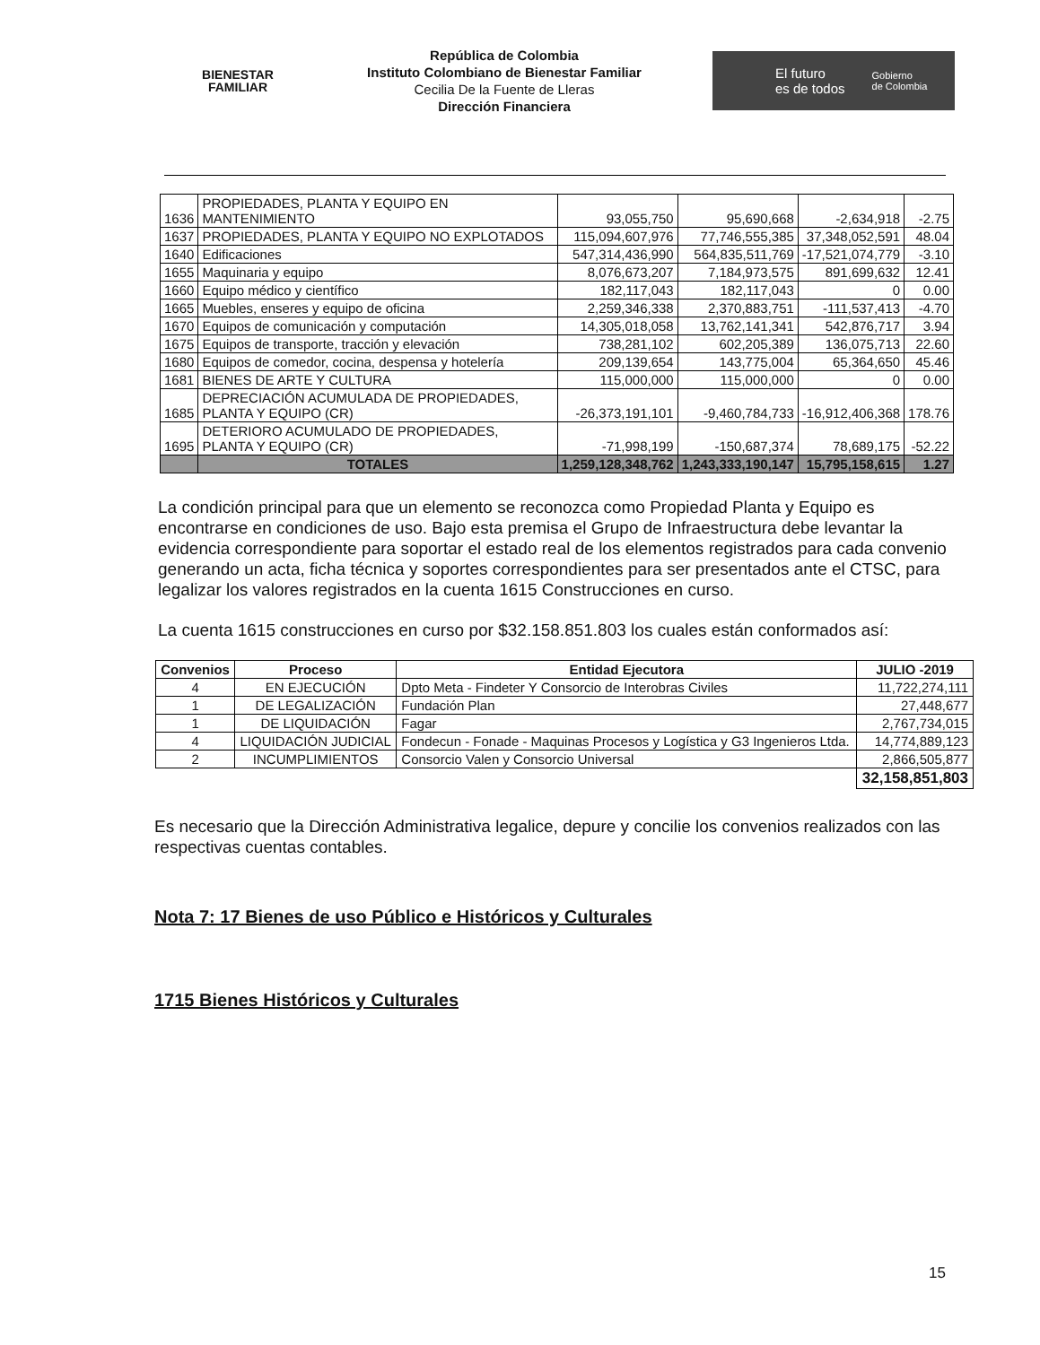BIENESTAR
FAMILIAR
República de Colombia
Instituto Colombiano de Bienestar Familiar
Cecilia De la Fuente de Lleras
Dirección Financiera
El futuro
es de todos Gobierno
de Colombia
| 1636 | PROPIEDADES, PLANTA Y EQUIPO EN MANTENIMIENTO | 93,055,750 | 95,690,668 | -2,634,918 | -2.75 |
| 1637 | PROPIEDADES, PLANTA Y EQUIPO NO EXPLOTADOS | 115,094,607,976 | 77,746,555,385 | 37,348,052,591 | 48.04 |
| 1640 | Edificaciones | 547,314,436,990 | 564,835,511,769 | -17,521,074,779 | -3.10 |
| 1655 | Maquinaria y equipo | 8,076,673,207 | 7,184,973,575 | 891,699,632 | 12.41 |
| 1660 | Equipo médico y científico | 182,117,043 | 182,117,043 | 0 | 0.00 |
| 1665 | Muebles, enseres y equipo de oficina | 2,259,346,338 | 2,370,883,751 | -111,537,413 | -4.70 |
| 1670 | Equipos de comunicación y computación | 14,305,018,058 | 13,762,141,341 | 542,876,717 | 3.94 |
| 1675 | Equipos de transporte, tracción y elevación | 738,281,102 | 602,205,389 | 136,075,713 | 22.60 |
| 1680 | Equipos de comedor, cocina, despensa y hotelería | 209,139,654 | 143,775,004 | 65,364,650 | 45.46 |
| 1681 | BIENES DE ARTE Y CULTURA | 115,000,000 | 115,000,000 | 0 | 0.00 |
| 1685 | DEPRECIACIÓN ACUMULADA DE PROPIEDADES, PLANTA Y EQUIPO (CR) | -26,373,191,101 | -9,460,784,733 | -16,912,406,368 | 178.76 |
| 1695 | DETERIORO ACUMULADO DE PROPIEDADES, PLANTA Y EQUIPO (CR) | -71,998,199 | -150,687,374 | 78,689,175 | -52.22 |
| | TOTALES | 1,259,128,348,762 | 1,243,333,190,147 | 15,795,158,615 | 1.27 |
La condición principal para que un elemento se reconozca como Propiedad Planta y Equipo es encontrarse en condiciones de uso. Bajo esta premisa el Grupo de Infraestructura debe levantar la evidencia correspondiente para soportar el estado real de los elementos registrados para cada convenio generando un acta, ficha técnica y soportes correspondientes para ser presentados ante el CTSC, para legalizar los valores registrados en la cuenta 1615 Construcciones en curso.
La cuenta 1615 construcciones en curso por $32.158.851.803 los cuales están conformados así:
| Convenios | Proceso | Entidad Ejecutora | JULIO -2019 |
| --- | --- | --- | --- |
| 4 | EN EJECUCIÓN | Dpto Meta - Findeter Y Consorcio de Interobras Civiles | 11,722,274,111 |
| 1 | DE LEGALIZACIÓN | Fundación Plan | 27,448,677 |
| 1 | DE LIQUIDACIÓN | Fagar | 2,767,734,015 |
| 4 | LIQUIDACIÓN JUDICIAL | Fondecun - Fonade - Maquinas Procesos y Logística y G3 Ingenieros Ltda. | 14,774,889,123 |
| 2 | INCUMPLIMIENTOS | Consorcio Valen y Consorcio Universal | 2,866,505,877 |
| | | | 32,158,851,803 |
Es necesario que la Dirección Administrativa legalice, depure y concilie los convenios realizados con las respectivas cuentas contables.
Nota 7: 17 Bienes de uso Público e Históricos y Culturales
1715 Bienes Históricos y Culturales
15